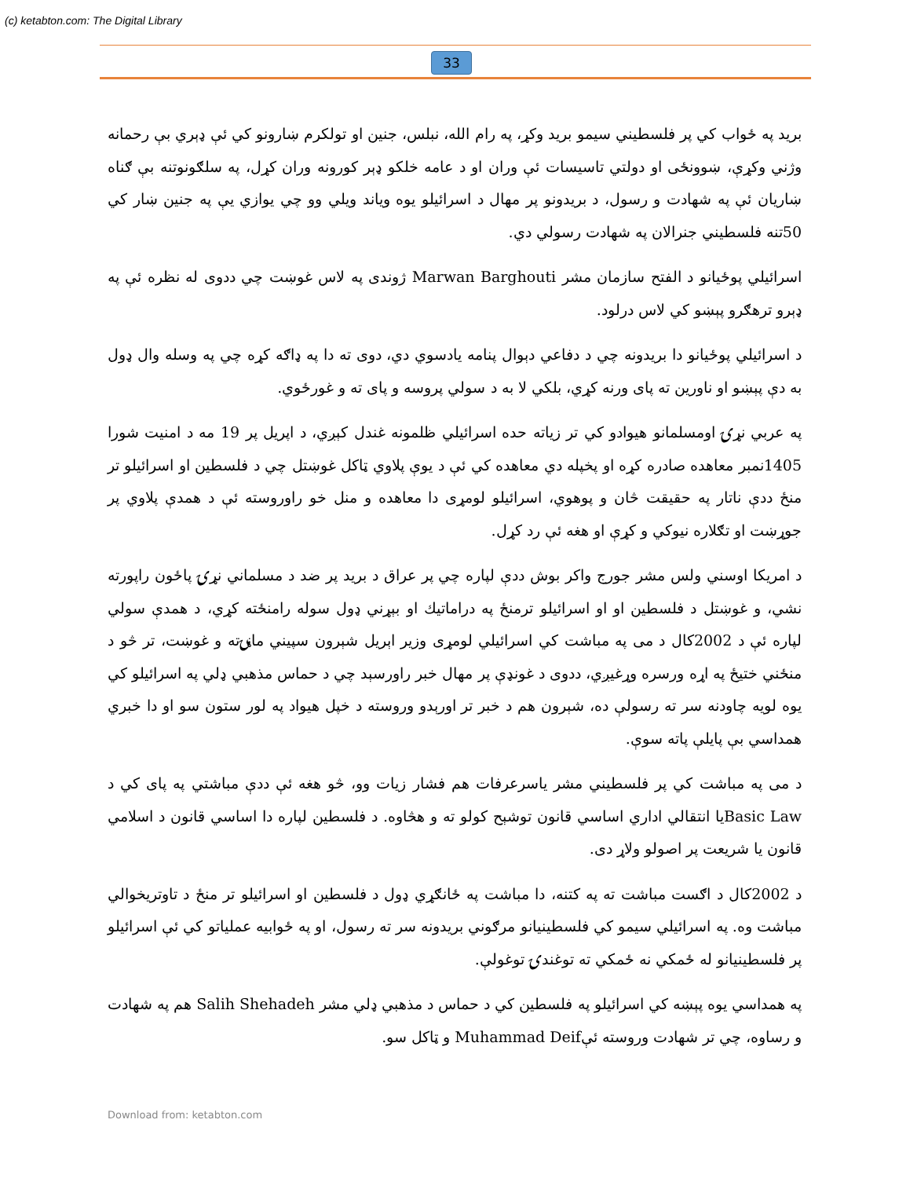(c) ketabton.com: The Digital Library
33
برید په ځواب کي پر فلسطیني سیمو برید وکړ، په رام الله، نبلس، جنین او تولکرم ښارونو کي ئې ډېري بې رحمانه وژني وکړې، ښوونځی او دولتي تاسیسات ئې وران او د عامه خلکو ډېر کورونه وران کړل، په سلګونوتنه بې ګناه ښاریان ئې په شهادت و رسول، د بریدونو پر مهال د اسرائیلو یوه ویاند ویلي وو چي یوازي یې په جنین ښار کي 50تنه فلسطیني جنرالان په شهادت رسولي دي.
اسرائیلي پوځیانو د الفتح سازمان مشر Marwan Barghouti ژوندی په لاس غوښت چي ددوی له نظره ئې په ډېرو ترهګرو پېښو کي لاس درلود.
د اسرائیلي پوځیانو دا بریدونه چي د دفاعي دېوال پنامه یادسوي دي، دوی ته دا په ډاګه کړه چي په وسله وال ډول به دې پېښو او ناورین ته پای ورنه کړي، بلکي لا به د سولي پروسه و پای ته و غورځوي.
په عربي نړۍ اومسلمانو هیوادو کي تر زیاته حده اسرائیلي ظلمونه غندل کېږي، د اپریل پر 19 مه د امنیت شورا 1405نمبر معاهده صادره کړه او پخپله دي معاهده کي ئې د یوې پلاوي ټاکل غوښتل چي د فلسطین او اسرائیلو تر منځ ددې ناتار په حقیقت څان و پوهوي، اسرائیلو لومړی دا معاهده و منل خو راوروسته ئې د همدې پلاوي پر جوړښت او تګلاره نیوکي و کړې او هغه ئې رد کړل.
د امریکا اوسني ولس مشر جورج واکر بوش ددې لپاره چي پر عراق د برید پر ضد د مسلماني نړۍ پاځون راپورته نشي، و غوښتل د فلسطین او او اسرائیلو ترمنځ په دراماتیك او بېړني ډول سوله رامنځته کړي، د همدې سولي لپاره ئې د 2002کال د می په مباشت کي اسرائیلي لومړی وزیر اېریل شېرون سپیني ماڼۍته و غوښت، تر څو د منځني ختیځ په اړه ورسره وړغیږي، ددوی د غونډې پر مهال خبر راورسېد چي د حماس مذهبي ډلي په اسرائیلو کي یوه لویه چاودنه سر ته رسولې ده، شېرون هم د خبر تر اورېدو وروسته د خپل هیواد په لور ستون سو او دا خبري همداسي بې پایلې پاته سوې.
د می په مباشت کي پر فلسطیني مشر یاسرعرفات هم فشار زیات وو، څو هغه ئې ددې مباشتي په پای کي د Basic Lawیا انتقالي اداري اساسي قانون توشېح کولو ته و هڅاوه. د فلسطین لپاره دا اساسي قانون د اسلامي قانون یا شریعت پر اصولو ولاړ دی.
د 2002کال د اګست مباشت ته په کتنه، دا مباشت په ځانګړي ډول د فلسطین او اسرائیلو تر منځ د تاوتریخوالي مباشت وه. په اسرائیلي سیمو کي فلسطینیانو مرګوني بریدونه سر ته رسول، او په ځوابیه عملیاتو کي ئې اسرائیلو پر فلسطینیانو له ځمکي نه ځمکي ته توغندۍ توغولې.
په همداسي یوه پېښه کي اسرائیلو په فلسطین کي د حماس د مذهبي ډلي مشر Salih Shehadeh هم په شهادت و رساوه، چي تر شهادت وروسته ئېMuhammad Deif و ټاکل سو.
Download from: ketabton.com